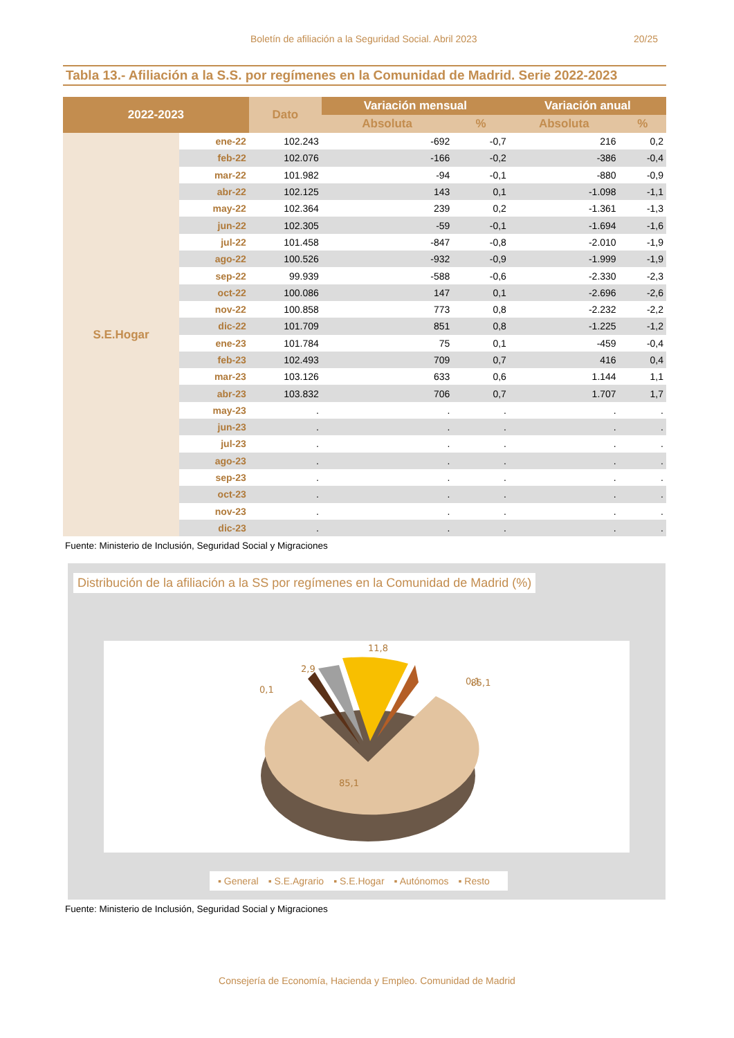Boletín de afiliación a la Seguridad Social. Abril 2023 20/25
Tabla 13.- Afiliación a la S.S. por regímenes en la Comunidad de Madrid. Serie 2022-2023
| 2022-2023 | | Dato | Variación mensual | | Variación anual | |
| --- | --- | --- | --- | --- | --- | --- |
| | | | Absoluta | % | Absoluta | % |
| S.E.Hogar | ene-22 | 102.243 | -692 | -0,7 | 216 | 0,2 |
| | feb-22 | 102.076 | -166 | -0,2 | -386 | -0,4 |
| | mar-22 | 101.982 | -94 | -0,1 | -880 | -0,9 |
| | abr-22 | 102.125 | 143 | 0,1 | -1.098 | -1,1 |
| | may-22 | 102.364 | 239 | 0,2 | -1.361 | -1,3 |
| | jun-22 | 102.305 | -59 | -0,1 | -1.694 | -1,6 |
| | jul-22 | 101.458 | -847 | -0,8 | -2.010 | -1,9 |
| | ago-22 | 100.526 | -932 | -0,9 | -1.999 | -1,9 |
| | sep-22 | 99.939 | -588 | -0,6 | -2.330 | -2,3 |
| | oct-22 | 100.086 | 147 | 0,1 | -2.696 | -2,6 |
| | nov-22 | 100.858 | 773 | 0,8 | -2.232 | -2,2 |
| | dic-22 | 101.709 | 851 | 0,8 | -1.225 | -1,2 |
| | ene-23 | 101.784 | 75 | 0,1 | -459 | -0,4 |
| | feb-23 | 102.493 | 709 | 0,7 | 416 | 0,4 |
| | mar-23 | 103.126 | 633 | 0,6 | 1.144 | 1,1 |
| | abr-23 | 103.832 | 706 | 0,7 | 1.707 | 1,7 |
| | may-23 | . | . | . | . | . |
| | jun-23 | . | . | . | . | . |
| | jul-23 | . | . | . | . | . |
| | ago-23 | . | . | . | . | . |
| | sep-23 | . | . | . | . | . |
| | oct-23 | . | . | . | . | . |
| | nov-23 | . | . | . | . | . |
| | dic-23 | . | . | . | . | . |
Fuente: Ministerio de Inclusión, Seguridad Social y Migraciones
Distribución de la afiliación a la SS por regímenes en la Comunidad de Madrid (%)
85,1
11,8
2,9
0,1
0,1
85,1
▪ General ▪ S.E.Agrario ▪ S.E.Hogar ▪ Autónomos ▪ Resto
Fuente: Ministerio de Inclusión, Seguridad Social y Migraciones
Consejería de Economía, Hacienda y Empleo. Comunidad de Madrid